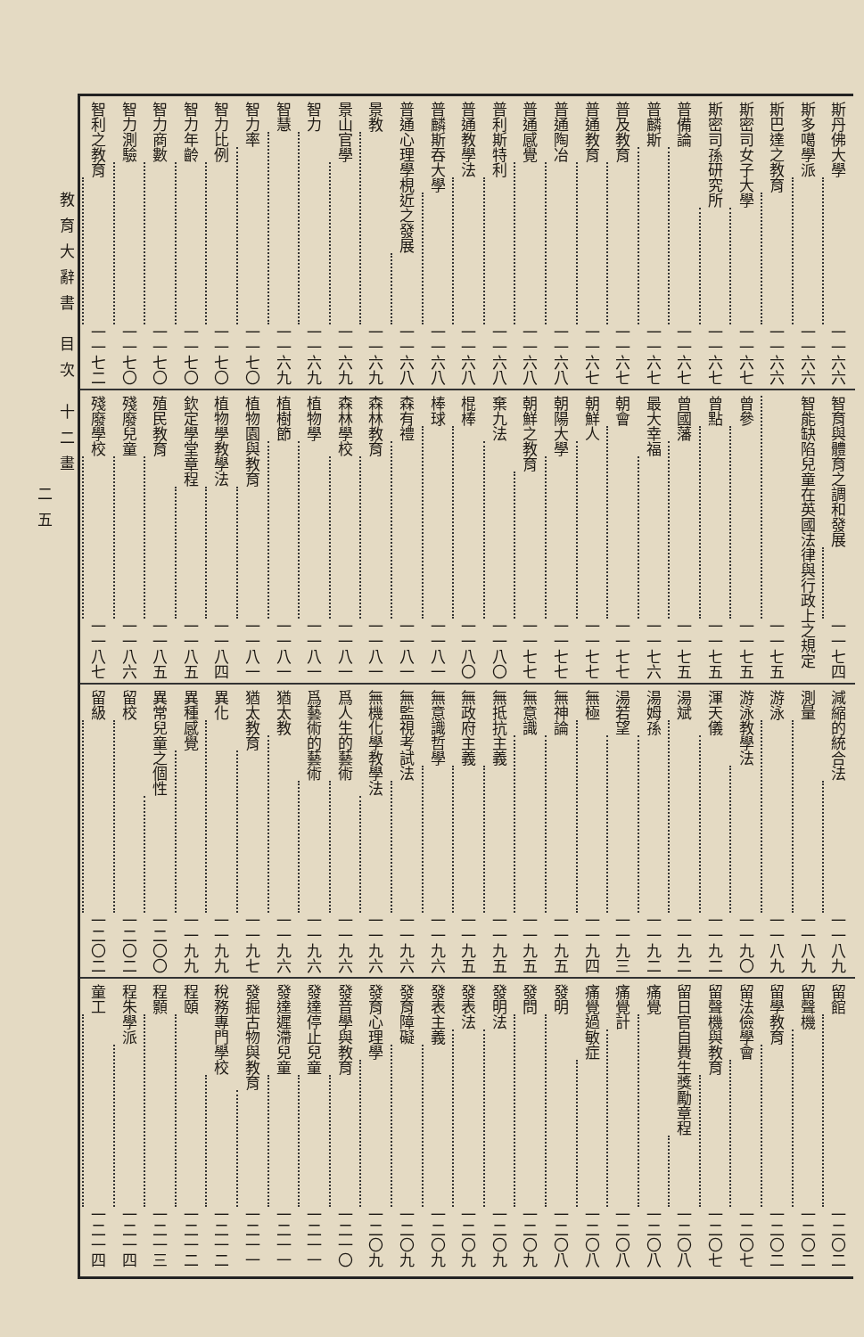斯丹佛大學 一一六六
斯多噶學派 一一六六
斯巴達之教育 一一六六
斯密司女子大學 一一六七
斯密司孫研究所 一一六七
普備論 一一六七
普麟斯 一一六七
普及教育 一一六七
普通教育 一一六七
普通陶冶 一一六八
普通感覺 一一六八
普利斯特利 一一六八
普通教學法 一一六八
普麟斯吞大學 一一六八
普通心理學梘近之發展 一一六八
景教 一一六九
景山官學 一一六九
智力 一一六九
智慧 一一六九
智力率 一一七〇
智力比例 一一七〇
智力年齡 一一七〇
智力商數 一一七〇
智力測驗 一一七〇
智利之教育 一一七二
智育與體育之調和發展 一一七四
智能缺陷兒童在英國法律與行政上之規定
一一七五
曾參 一一七五
曾點 一一七五
曾國藩 一一七五
最大幸福 一一七六
朝會 一一七七
朝鮮人 一一七七
朝陽大學 一一七七
朝鮮之教育 一一七七
棄九法 一一八〇
棍棒 一一八〇
棒球 一一八一
森有禮 一一八一
森林教育 一一八一
森林學校 一一八一
植物學 一一八一
植樹節 一一八一
植物園與教育 一一八一
植物學教學法 一一八四
欽定學堂章程 一一八五
殖民教育 一一八五
殘廢兒童 一一八六
殘廢學校 一一八七
減縮的統合法 一一八九
測量 一一八九
游泳 一一八九
游泳教學法 一一九〇
渾天儀 一一九二
湯斌 一一九二
湯姆孫 一一九二
湯若望 一一九三
無極 一一九四
無神論 一一九五
無意識 一一九五
無抵抗主義 一一九五
無政府主義 一一九五
無意識哲學 一一九六
無監視考試法 一一九六
無機化學教學法 一一九六
爲人生的藝術 一一九六
爲藝術的藝術 一一九六
猶太教 一一九六
猶太教育 一一九七
異化 一一九九
異種感覺 一一九九
異常兒童之個性 一二〇〇
留校 一二〇二
留級 一二〇二
留館 一二〇二
留聲機 一二〇二
留學教育 一二〇二
留法儉學會 一二〇七
留聲機與教育 一二〇七
留日官自費生獎勵章程 一二〇八
痛覺 一二〇八
痛覺計 一二〇八
痛覺過敏症 一二〇八
發明 一二〇八
發問 一二〇九
發明法 一二〇九
發表法 一二〇九
發表主義 一二〇九
發育障礙 一二〇九
發育心理學 一二〇九
發音學與教育 一二一〇
發達停止兒童 一二一一
發達遲滯兒童 一二一一
發掘古物與教育 一二一一
稅務專門學校 一二一二
程頤 一二一二
程顥 一二一三
程朱學派 一二一四
童工 一二一四
教育大辭書 目次 十二畫
二五